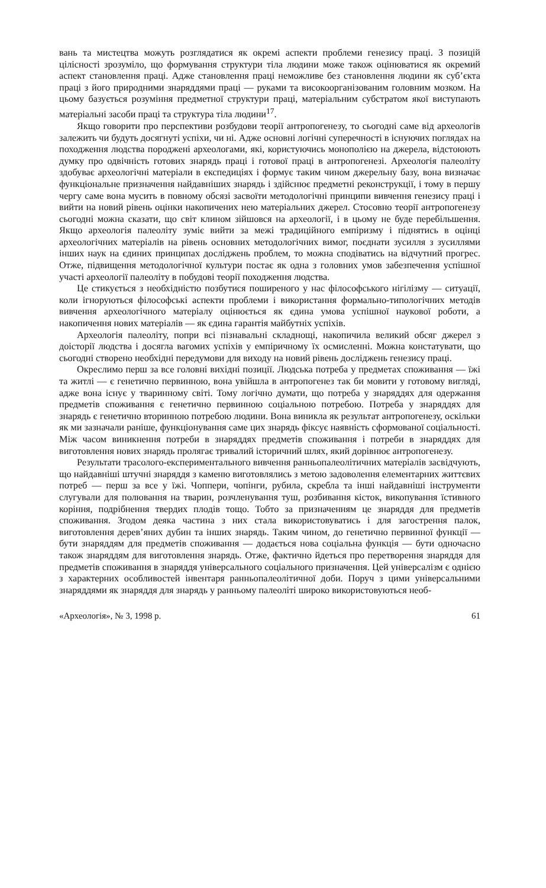вань та мистецтва можуть розглядатися як окремі аспекти проблеми генезису праці. З позицій цілісності зрозуміло, що формування структури тіла людини може також оцінюватися як окремий аспект становлення праці. Адже становлення праці неможливе без становлення людини як суб’єкта праці з його природними знаряддями праці — руками та високоорганізованим головним мозком. На цьому базується розуміння предметної структури праці, матеріальним субстратом якої виступають матеріальні засоби праці та структура тіла людини<sup>17</sup>.
Якщо говорити про перспективи розбудови теорії антропогенезу, то сьогодні саме від археологів залежить чи будуть досягнуті успіхи, чи ні. Адже основні логічні суперечності в існуючих поглядах на походження людства породжені археологами, які, користуючись монополією на джерела, відстоюють думку про одвічність готових знарядь праці і готової праці в антропогенезі. Археологія палеоліту здобуває археологічні матеріали в експедиціях і формує таким чином джерельну базу, вона визначає функціональне призначення найдавніших знарядь і здійснює предметні реконструкції, і тому в першу чергу саме вона мусить в повному обсязі засвоїти методологічні принципи вивчення генезису праці і вийти на новий рівень оцінки накопичених нею матеріальних джерел. Стосовно теорії антропогенезу сьогодні можна сказати, що світ клином зійшовся на археології, і в цьому не буде перебільшення. Якщо археологія палеоліту зуміє вийти за межі традиційного емпіризму і піднятись в оцінці археологічних матеріалів на рівень основних методологічних вимог, поєднати зусилля з зусиллями інших наук на єдиних принципах досліджень проблем, то можна сподіватись на відчутний прогрес. Отже, підвищення методологічної культури постає як одна з головних умов забезпечення успішної участі археології палеоліту в побудові теорії походження людства.
Це стикується з необхідністю позбутися поширеного у нас філософського нігілізму — ситуації, коли ігноруються філософські аспекти проблеми і використання формально-типологічних методів вивчення археологічного матеріалу оцінюється як єдина умова успішної наукової роботи, а накопичення нових матеріалів — як єдина гарантія майбутніх успіхів.
Археологія палеоліту, попри всі пізнавальні складнощі, накопичила великий обсяг джерел з доісторії людства і досягла вагомих успіхів у емпіричному їх осмисленні. Можна констатувати, що сьогодні створено необхідні передумови для виходу на новий рівень досліджень генезису праці.
Окреслимо перш за все головні вихідні позиції. Людська потреба у предметах споживання — їжі та житлі — є генетично первинною, вона увійшла в антропогенез так би мовити у готовому вигляді, адже вона існує у тваринному світі. Тому логічно думати, що потреба у знаряддях для одержання предметів споживання є генетично первинною соціальною потребою. Потреба у знаряддях для знарядь є генетично вторинною потребою людини. Вона виникла як результат антропогенезу, оскільки як ми зазначали раніше, функціонування саме цих знарядь фіксує наявність сформованої соціальності. Між часом виникнення потреби в знаряддях предметів споживання і потреби в знаряддях для виготовлення нових знарядь пролягає тривалий історичний шлях, який дорівнює антропогенезу.
Результати трасолого-експериментального вивчення ранньопалеолітичних матеріалів засвідчують, що найдавніші штучні знаряддя з каменю виготовлялись з метою задоволення елементарних життєвих потреб — перш за все у їжі. Чоппери, чопінги, рубила, скребла та інші найдавніші інструменти слугували для полювання на тварин, розчленування туш, розбивання кісток, викопування їстивного коріння, подрібнення твердих плодів тощо. Тобто за призначенням це знаряддя для предметів споживання. Згодом деяка частина з них стала використовуватись і для загострення палок, виготовлення дерев’яних дубин та інших знарядь. Таким чином, до генетично первинної функції — бути знаряддям для предметів споживання — додається нова соціальна функція — бути одночасно також знаряддям для виготовлення знарядь. Отже, фактично йдеться про перетворення знаряддя для предметів споживання в знаряддя універсального соціального призначення. Цей універсалізм є однією з характерних особливостей інвентаря ранньопалеолітичної доби. Поруч з цими універсальними знаряддями як знаряддя для знарядь у ранньому палеоліті широко використовуються необ-
«Археологія», № 3, 1998 р. 61